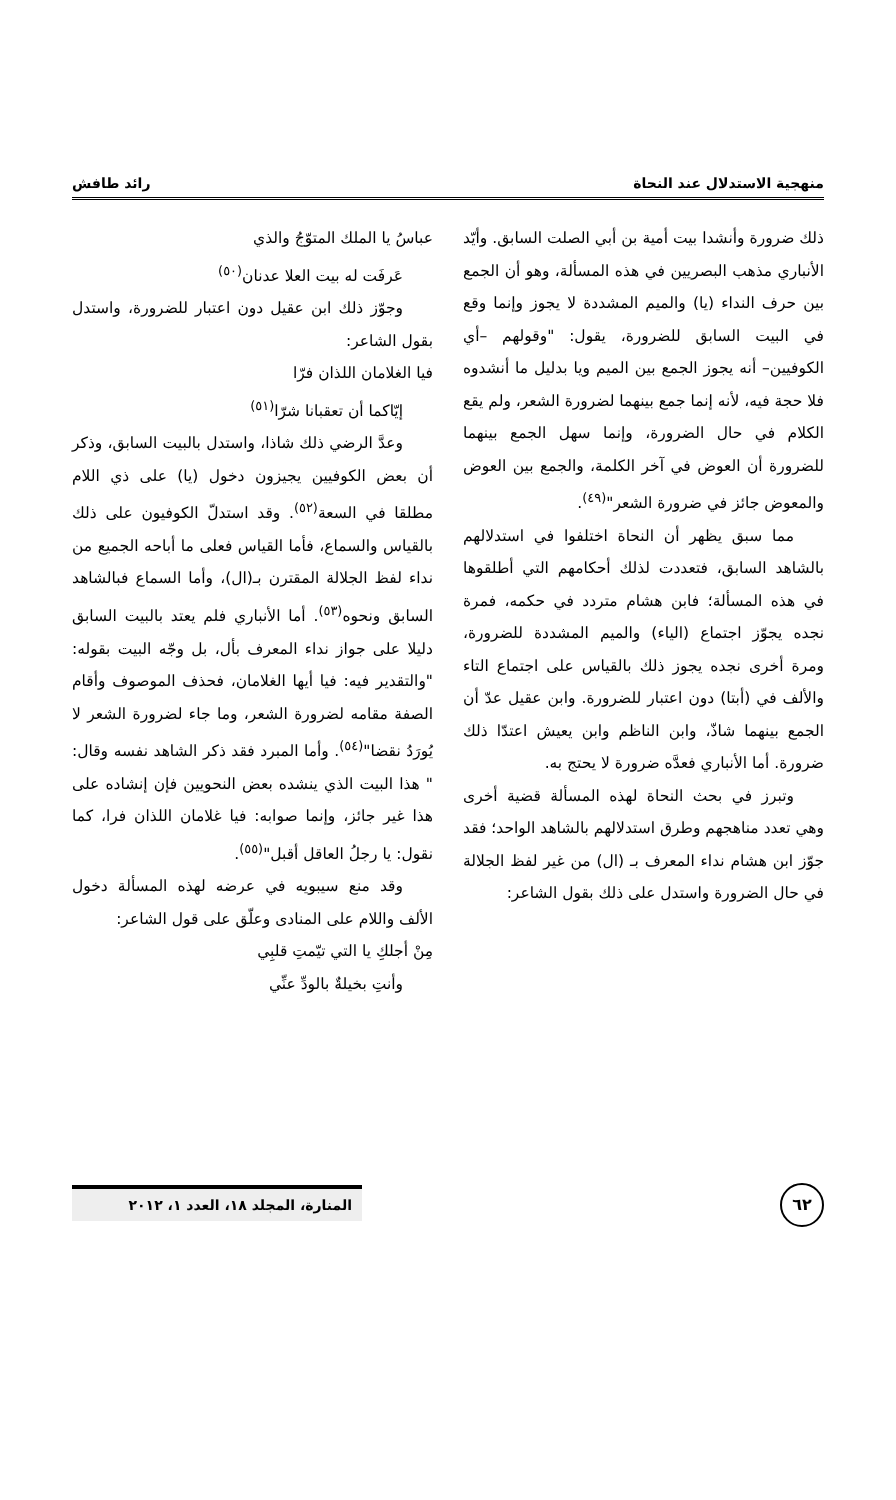منهجية الاستدلال عند النحاة رائد طافش
ذلك ضرورة وأنشدا بيت أمية بن أبي الصلت السابق. وأيّد الأنباري مذهب البصريين في هذه المسألة، وهو أن الجمع بين حرف النداء (يا) والميم المشددة لا يجوز وإنما وقع في البيت السابق للضرورة، يقول: "وقولهم –أي الكوفيين– أنه يجوز الجمع بين الميم ويا بدليل ما أنشدوه فلا حجة فيه، لأنه إنما جمع بينهما لضرورة الشعر، ولم يقع الكلام في حال الضرورة، وإنما سهل الجمع بينهما للضرورة أن العوض في آخر الكلمة، والجمع بين العوض والمعوض جائز في ضرورة الشعر"<sup>(٤٩)</sup>.
مما سبق يظهر أن النحاة اختلفوا في استدلالهم بالشاهد السابق، فتعددت لذلك أحكامهم التي أطلقوها في هذه المسألة؛ فابن هشام متردد في حكمه، فمرة نجده يجوّز اجتماع (الياء) والميم المشددة للضرورة، ومرة أخرى نجده يجوز ذلك بالقياس على اجتماع التاء والألف في (أبتا) دون اعتبار للضرورة. وابن عقيل عدّ أن الجمع بينهما شاذّ، وابن الناظم وابن يعيش اعتدّا ذلك ضرورة. أما الأنباري فعدَّه ضرورة لا يحتج به.
وتبرز في بحث النحاة لهذه المسألة قضية أخرى وهي تعدد مناهجهم وطرق استدلالهم بالشاهد الواحد؛ فقد جوّز ابن هشام نداء المعرف بـ (ال) من غير لفظ الجلالة في حال الضرورة واستدل على ذلك بقول الشاعر:
عباسُ يا الملك المتوّجُ والذي
عَرفَت له بيت العلا عدنان<sup>(٥٠)</sup>
وجوّز ذلك ابن عقيل دون اعتبار للضرورة، واستدل بقول الشاعر:
فيا الغلامان اللذان فرّا
إيّاكما أن تعقبانا شرّا<sup>(٥١)</sup>
وعدَّ الرضي ذلك شاذا، واستدل بالبيت السابق، وذكر أن بعض الكوفيين يجيزون دخول (يا) على ذي اللام مطلقا في السعة<sup>(٥٢)</sup>. وقد استدلّ الكوفيون على ذلك بالقياس والسماع، فأما القياس فعلى ما أباحه الجميع من نداء لفظ الجلالة المقترن بـ(ال)، وأما السماع فبالشاهد السابق ونحوه<sup>(٥٣)</sup>. أما الأنباري فلم يعتد بالبيت السابق دليلا على جواز نداء المعرف بأل، بل وجّه البيت بقوله: "والتقدير فيه: فيا أيها الغلامان، فحذف الموصوف وأقام الصفة مقامه لضرورة الشعر، وما جاء لضرورة الشعر لا يُورَدُ نقضا"<sup>(٥٤)</sup>. وأما المبرد فقد ذكر الشاهد نفسه وقال: " هذا البيت الذي ينشده بعض النحويين فإن إنشاده على هذا غير جائز، وإنما صوابه: فيا غلامان اللذان فرا، كما نقول: يا رجلُ العاقل أقبل"<sup>(٥٥)</sup>.
وقد منع سيبويه في عرضه لهذه المسألة دخول الألف واللام على المنادى وعلّق على قول الشاعر:
مِنْ أجلكِ يا التي تيّمتِ قلبِي
وأنتِ بخيلةٌ بالودِّ عنِّي
٦٢
المنارة، المجلد ١٨، العدد ١، ٢٠١٢